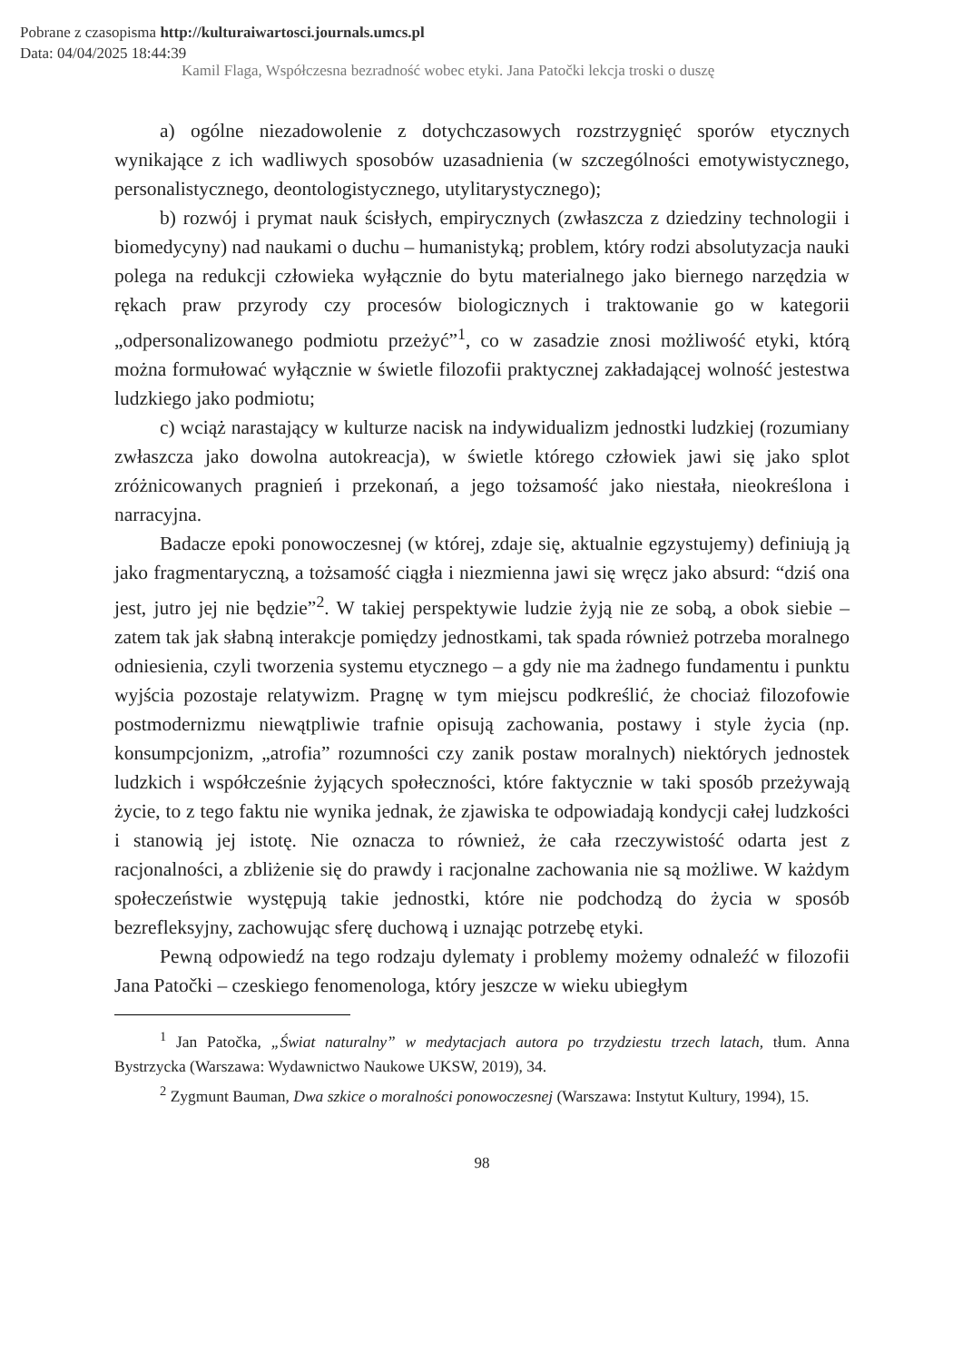Pobrane z czasopisma http://kulturaiwartosci.journals.umcs.pl
Data: 04/04/2025 18:44:39
Kamil Flaga, Współczesna bezradność wobec etyki. Jana Patočki lekcja troski o duszę
a) ogólne niezadowolenie z dotychczasowych rozstrzygnięć sporów etycznych wynikające z ich wadliwych sposobów uzasadnienia (w szczególności emotywistycznego, personalistycznego, deontologistycznego, utylitarystycznego);
b) rozwój i prymat nauk ścisłych, empirycznych (zwłaszcza z dziedziny technologii i biomedycyny) nad naukami o duchu – humanistyką; problem, który rodzi absolutyzacja nauki polega na redukcji człowieka wyłącznie do bytu materialnego jako biernego narzędzia w rękach praw przyrody czy procesów biologicznych i traktowanie go w kategorii „odpersonalizowanego podmiotu przeżyć”<sup>1</sup>, co w zasadzie znosi możliwość etyki, którą można formułować wyłącznie w świetle filozofii praktycznej zakładającej wolność jestestwa ludzkiego jako podmiotu;
c) wciąż narastający w kulturze nacisk na indywidualizm jednostki ludzkiej (rozumiany zwłaszcza jako dowolna autokreacja), w świetle którego człowiek jawi się jako splot zróżnicowanych pragnień i przekonań, a jego tożsamość jako niestała, nieokreślona i narracyjna.
Badacze epoki ponowoczesnej (w której, zdaje się, aktualnie egzystujemy) definiują ją jako fragmentaryczną, a tożsamość ciągła i niezmienna jawi się wręcz jako absurd: “dziś ona jest, jutro jej nie będzie”<sup>2</sup>. W takiej perspektywie ludzie żyją nie ze sobą, a obok siebie – zatem tak jak słabną interakcje pomiędzy jednostkami, tak spada również potrzeba moralnego odniesienia, czyli tworzenia systemu etycznego – a gdy nie ma żadnego fundamentu i punktu wyjścia pozostaje relatywizm. Pragnę w tym miejscu podkreślić, że chociaż filozofowie postmodernizmu niewątpliwie trafnie opisują zachowania, postawy i style życia (np. konsumpcjonizm, „atrofia” rozumności czy zanik postaw moralnych) niektórych jednostek ludzkich i współcześnie żyjących społeczności, które faktycznie w taki sposób przeżywają życie, to z tego faktu nie wynika jednak, że zjawiska te odpowiadają kondycji całej ludzkości i stanowią jej istotę. Nie oznacza to również, że cała rzeczywistość odarta jest z racjonalności, a zbliżenie się do prawdy i racjonalne zachowania nie są możliwe. W każdym społeczeństwie występują takie jednostki, które nie podchodzą do życia w sposób bezrefleksyjny, zachowując sferę duchową i uznając potrzebę etyki.
Pewną odpowiedź na tego rodzaju dylematy i problemy możemy odnaleźć w filozofii Jana Patočki – czeskiego fenomenologa, który jeszcze w wieku ubiegłym
<sup>1</sup> Jan Patočka, „Świat naturalny” w medytacjach autora po trzydziestu trzech latach, tłum. Anna Bystrzycka (Warszawa: Wydawnictwo Naukowe UKSW, 2019), 34.
<sup>2</sup> Zygmunt Bauman, Dwa szkice o moralności ponowoczesnej (Warszawa: Instytut Kultury, 1994), 15.
98